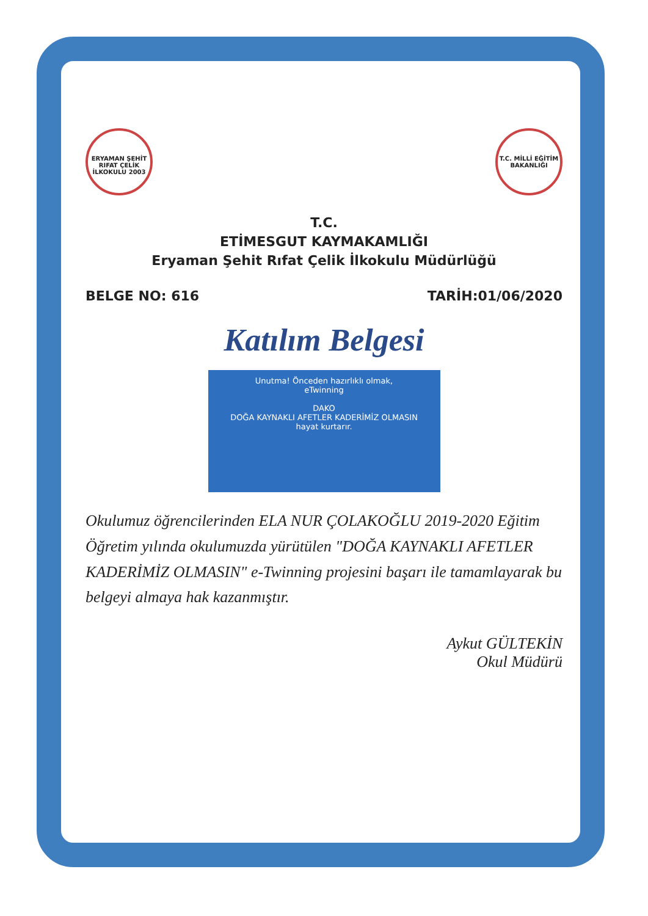ERYAMAN ŞEHİT RIFAT ÇELİK İLKOKULU 2003 T.C. MİLLİ EĞİTİM BAKANLIĞI
T.C.
ETİMESGUT KAYMAKAMLIĞI
Eryaman Şehit Rıfat Çelik İlkokulu Müdürlüğü
BELGE NO: 616 TARİH:01/06/2020
Katılım Belgesi
Unutma! Önceden hazırlıklı olmak,
eTwinning
DAKO
DOĞA KAYNAKLI AFETLER KADERİMİZ OLMASIN
hayat kurtarır.
Okulumuz öğrencilerinden ELA NUR ÇOLAKOĞLU 2019-2020 Eğitim Öğretim yılında okulumuzda yürütülen "DOĞA KAYNAKLI AFETLER KADERİMİZ OLMASIN" e-Twinning projesini başarı ile tamamlayarak bu belgeyi almaya hak kazanmıştır.
Aykut GÜLTEKİN
Okul Müdürü